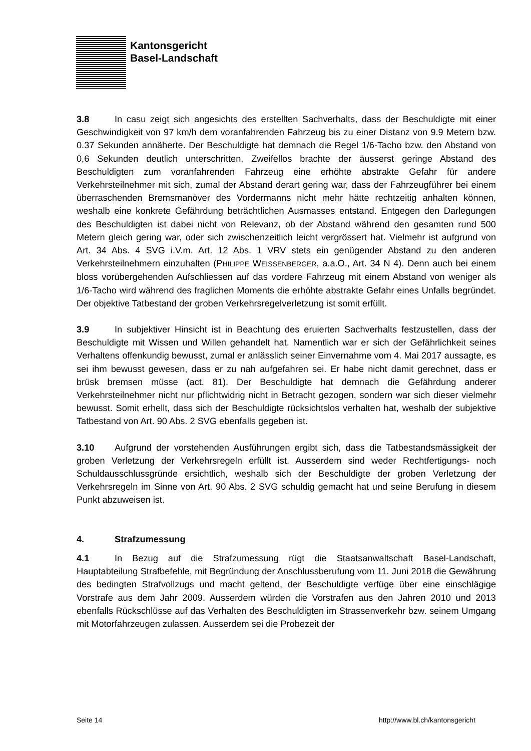Kantonsgericht
Basel-Landschaft
3.8 In casu zeigt sich angesichts des erstellten Sachverhalts, dass der Beschuldigte mit einer Geschwindigkeit von 97 km/h dem voranfahrenden Fahrzeug bis zu einer Distanz von 9.9 Metern bzw. 0.37 Sekunden annäherte. Der Beschuldigte hat demnach die Regel 1/6-Tacho bzw. den Abstand von 0,6 Sekunden deutlich unterschritten. Zweifellos brachte der äusserst geringe Abstand des Beschuldigten zum voranfahrenden Fahrzeug eine erhöhte abstrakte Gefahr für andere Verkehrsteilnehmer mit sich, zumal der Abstand derart gering war, dass der Fahrzeugführer bei einem überraschenden Bremsmanöver des Vordermanns nicht mehr hätte rechtzeitig anhalten können, weshalb eine konkrete Gefährdung beträchtlichen Ausmasses entstand. Entgegen den Darlegungen des Beschuldigten ist dabei nicht von Relevanz, ob der Abstand während den gesamten rund 500 Metern gleich gering war, oder sich zwischenzeitlich leicht vergrössert hat. Vielmehr ist aufgrund von Art. 34 Abs. 4 SVG i.V.m. Art. 12 Abs. 1 VRV stets ein genügender Abstand zu den anderen Verkehrsteilnehmern einzuhalten (PHILIPPE WEISSENBERGER, a.a.O., Art. 34 N 4). Denn auch bei einem bloss vorübergehenden Aufschliessen auf das vordere Fahrzeug mit einem Abstand von weniger als 1/6-Tacho wird während des fraglichen Moments die erhöhte abstrakte Gefahr eines Unfalls begründet. Der objektive Tatbestand der groben Verkehrsregelverletzung ist somit erfüllt.
3.9 In subjektiver Hinsicht ist in Beachtung des eruierten Sachverhalts festzustellen, dass der Beschuldigte mit Wissen und Willen gehandelt hat. Namentlich war er sich der Gefährlichkeit seines Verhaltens offenkundig bewusst, zumal er anlässlich seiner Einvernahme vom 4. Mai 2017 aussagte, es sei ihm bewusst gewesen, dass er zu nah aufgefahren sei. Er habe nicht damit gerechnet, dass er brüsk bremsen müsse (act. 81). Der Beschuldigte hat demnach die Gefährdung anderer Verkehrsteilnehmer nicht nur pflichtwidrig nicht in Betracht gezogen, sondern war sich dieser vielmehr bewusst. Somit erhellt, dass sich der Beschuldigte rücksichtslos verhalten hat, weshalb der subjektive Tatbestand von Art. 90 Abs. 2 SVG ebenfalls gegeben ist.
3.10 Aufgrund der vorstehenden Ausführungen ergibt sich, dass die Tatbestandsmässigkeit der groben Verletzung der Verkehrsregeln erfüllt ist. Ausserdem sind weder Rechtfertigungs- noch Schuldausschlussgründe ersichtlich, weshalb sich der Beschuldigte der groben Verletzung der Verkehrsregeln im Sinne von Art. 90 Abs. 2 SVG schuldig gemacht hat und seine Berufung in diesem Punkt abzuweisen ist.
4. Strafzumessung
4.1 In Bezug auf die Strafzumessung rügt die Staatsanwaltschaft Basel-Landschaft, Hauptabteilung Strafbefehle, mit Begründung der Anschlussberufung vom 11. Juni 2018 die Gewährung des bedingten Strafvollzugs und macht geltend, der Beschuldigte verfüge über eine einschlägige Vorstrafe aus dem Jahr 2009. Ausserdem würden die Vorstrafen aus den Jahren 2010 und 2013 ebenfalls Rückschlüsse auf das Verhalten des Beschuldigten im Strassenverkehr bzw. seinem Umgang mit Motorfahrzeugen zulassen. Ausserdem sei die Probezeit der
Seite 14 http://www.bl.ch/kantonsgericht